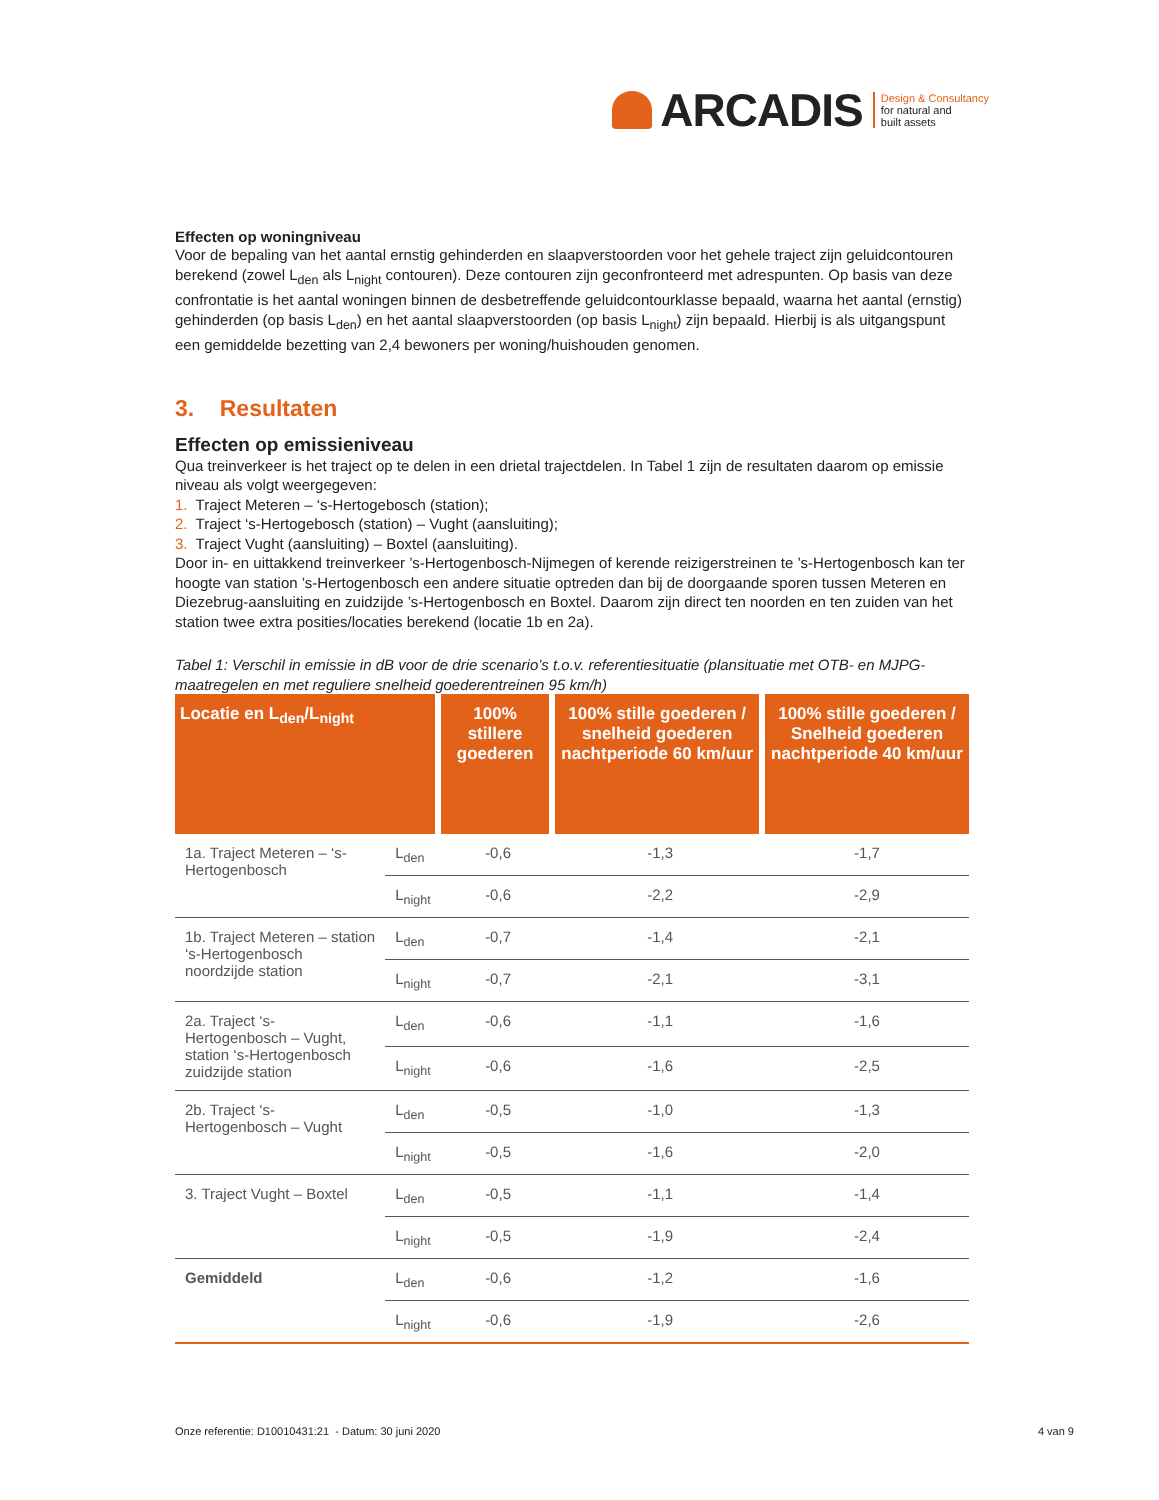ARCADIS
Design & Consultancy
for natural and
built assets
Effecten op woningniveau
Voor de bepaling van het aantal ernstig gehinderden en slaapverstoorden voor het gehele traject zijn geluidcontouren berekend (zowel L<sub>den</sub> als L<sub>night</sub> contouren). Deze contouren zijn geconfronteerd met adrespunten. Op basis van deze confrontatie is het aantal woningen binnen de desbetreffende geluidcontourklasse bepaald, waarna het aantal (ernstig) gehinderden (op basis L<sub>den</sub>) en het aantal slaapverstoorden (op basis L<sub>night</sub>) zijn bepaald. Hierbij is als uitgangspunt een gemiddelde bezetting van 2,4 bewoners per woning/huishouden genomen.
3. Resultaten
Effecten op emissieniveau
Qua treinverkeer is het traject op te delen in een drietal trajectdelen. In Tabel 1 zijn de resultaten daarom op emissie niveau als volgt weergegeven:
1. Traject Meteren – ‘s-Hertogebosch (station);
2. Traject ‘s-Hertogebosch (station) – Vught (aansluiting);
3. Traject Vught (aansluiting) – Boxtel (aansluiting).
Door in- en uittakkend treinverkeer ’s-Hertogenbosch-Nijmegen of kerende reizigerstreinen te ’s-Hertogenbosch kan ter hoogte van station ’s-Hertogenbosch een andere situatie optreden dan bij de doorgaande sporen tussen Meteren en Diezebrug-aansluiting en zuidzijde ’s-Hertogenbosch en Boxtel. Daarom zijn direct ten noorden en ten zuiden van het station twee extra posities/locaties berekend (locatie 1b en 2a).
Tabel 1: Verschil in emissie in dB voor de drie scenario’s t.o.v. referentiesituatie (plansituatie met OTB- en MJPG-maatregelen en met reguliere snelheid goederentreinen 95 km/h)
| Locatie en L<sub>den</sub>/L<sub>night</sub> | | 100% stillere goederen | 100% stille goederen / snelheid goederen nachtperiode 60 km/uur | 100% stille goederen / Snelheid goederen nachtperiode 40 km/uur |
| --- | --- | --- | --- | --- |
| 1a. Traject Meteren – ‘s-Hertogenbosch | L<sub>den</sub> | -0,6 | -1,3 | -1,7 |
| | L<sub>night</sub> | -0,6 | -2,2 | -2,9 |
| 1b. Traject Meteren – station ‘s-Hertogenbosch noordzijde station | L<sub>den</sub> | -0,7 | -1,4 | -2,1 |
| | L<sub>night</sub> | -0,7 | -2,1 | -3,1 |
| 2a. Traject ‘s-Hertogenbosch – Vught, station ‘s-Hertogenbosch zuidzijde station | L<sub>den</sub> | -0,6 | -1,1 | -1,6 |
| | L<sub>night</sub> | -0,6 | -1,6 | -2,5 |
| 2b. Traject ‘s-Hertogenbosch – Vught | L<sub>den</sub> | -0,5 | -1,0 | -1,3 |
| | L<sub>night</sub> | -0,5 | -1,6 | -2,0 |
| 3. Traject Vught – Boxtel | L<sub>den</sub> | -0,5 | -1,1 | -1,4 |
| | L<sub>night</sub> | -0,5 | -1,9 | -2,4 |
| Gemiddeld | L<sub>den</sub> | -0,6 | -1,2 | -1,6 |
| | L<sub>night</sub> | -0,6 | -1,9 | -2,6 |
Onze referentie: D10010431:21 - Datum: 30 juni 2020 4 van 9